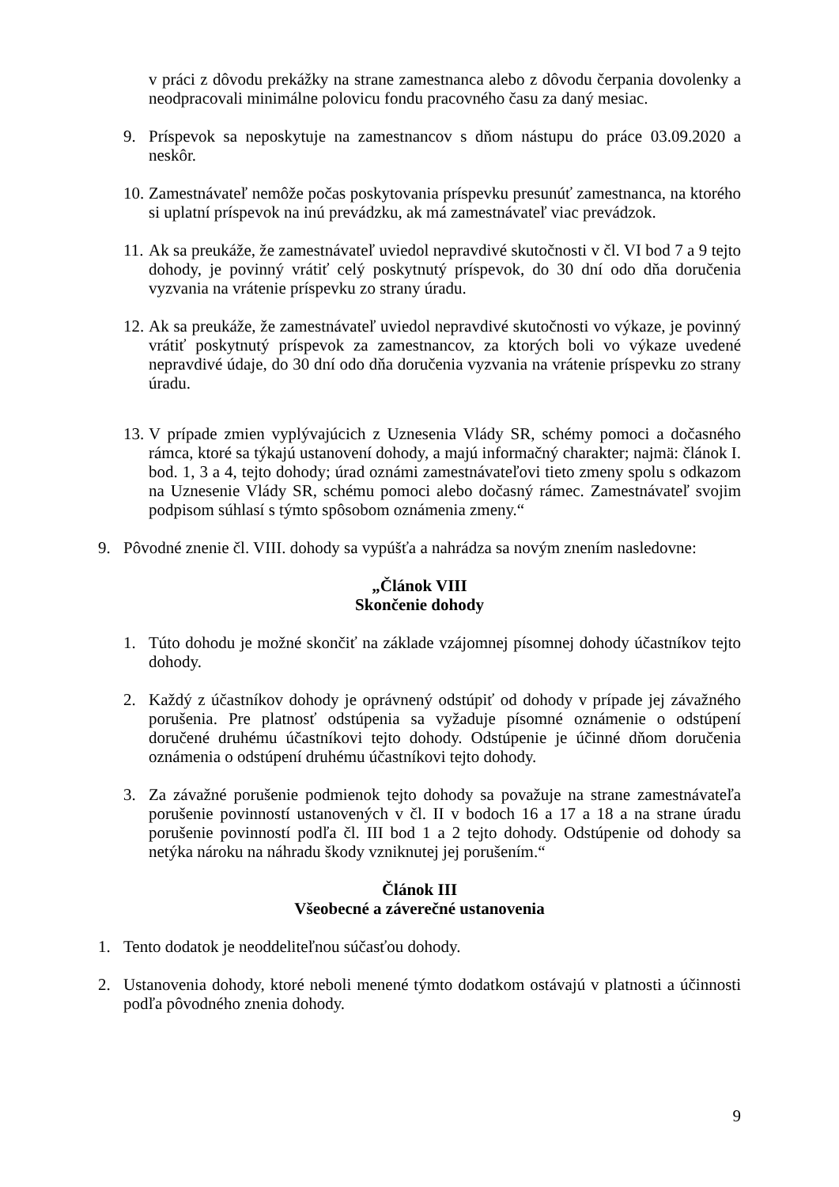v práci z dôvodu prekážky na strane zamestnanca alebo z dôvodu čerpania dovolenky a neodpracovali minimálne polovicu fondu pracovného času za daný mesiac.
9. Príspevok sa neposkytuje na zamestnancov s dňom nástupu do práce 03.09.2020 a neskôr.
10.
Zamestnávateľ nemôže počas poskytovania príspevku presunúť zamestnanca, na ktorého si uplatní príspevok na inú prevádzku, ak má zamestnávateľ viac prevádzok.
11.
Ak sa preukáže, že zamestnávateľ uviedol nepravdivé skutočnosti v čl. VI bod 7 a 9 tejto dohody, je povinný vrátiť celý poskytnutý príspevok, do 30 dní odo dňa doručenia vyzvania na vrátenie príspevku zo strany úradu.
12.
Ak sa preukáže, že zamestnávateľ uviedol nepravdivé skutočnosti vo výkaze, je povinný vrátiť poskytnutý príspevok za zamestnancov, za ktorých boli vo výkaze uvedené nepravdivé údaje, do 30 dní odo dňa doručenia vyzvania na vrátenie príspevku zo strany úradu.
13.
V prípade zmien vyplývajúcich z Uznesenia Vlády SR, schémy pomoci a dočasného rámca, ktoré sa týkajú ustanovení dohody, a majú informačný charakter; najmä: článok I. bod. 1, 3 a 4, tejto dohody; úrad oznámi zamestnávateľovi tieto zmeny spolu s odkazom na Uznesenie Vlády SR, schému pomoci alebo dočasný rámec. Zamestnávateľ svojim podpisom súhlasí s týmto spôsobom oznámenia zmeny.“
9. Pôvodné znenie čl. VIII. dohody sa vypúšťa a nahrádza sa novým znením nasledovne:
„Článok VIII
Skončenie dohody
1. Túto dohodu je možné skončiť na základe vzájomnej písomnej dohody účastníkov tejto dohody.
2. Každý z účastníkov dohody je oprávnený odstúpiť od dohody v prípade jej závažného porušenia. Pre platnosť odstúpenia sa vyžaduje písomné oznámenie o odstúpení doručené druhému účastníkovi tejto dohody. Odstúpenie je účinné dňom doručenia oznámenia o odstúpení druhému účastníkovi tejto dohody.
3. Za závažné porušenie podmienok tejto dohody sa považuje na strane zamestnávateľa porušenie povinností ustanovených v čl. II v bodoch 16 a 17 a 18 a na strane úradu porušenie povinností podľa čl. III bod 1 a 2 tejto dohody. Odstúpenie od dohody sa netýka nároku na náhradu škody vzniknutej jej porušením.“
Článok III
Všeobecné a záverečné ustanovenia
1. Tento dodatok je neoddeliteľnou súčasťou dohody.
2. Ustanovenia dohody, ktoré neboli menené týmto dodatkom ostávajú v platnosti a účinnosti podľa pôvodného znenia dohody.
9